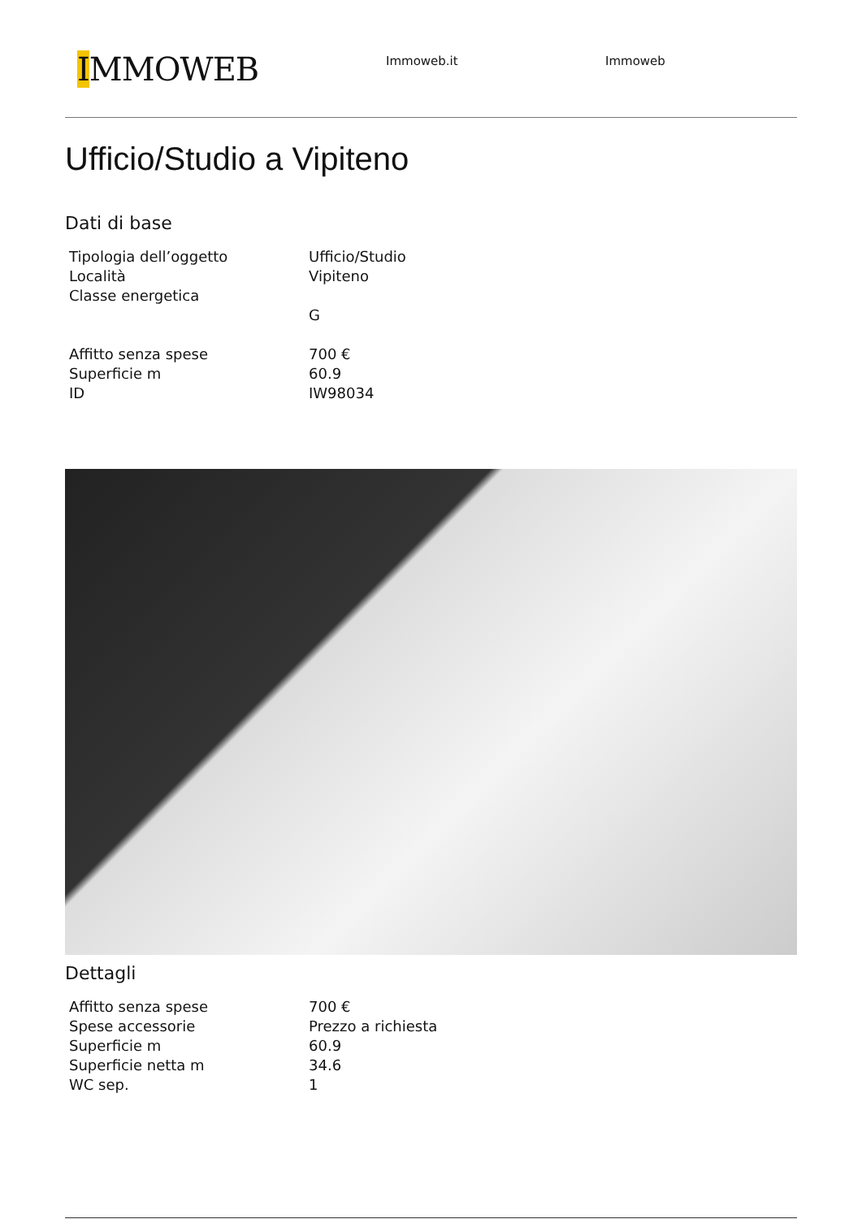IMMOWEB
Immoweb.it Immoweb
Ufficio/Studio a Vipiteno
Dati di base
| Tipologia dell’oggetto | Ufficio/Studio |
| Località | Vipiteno |
| Classe energetica | |
| | G |
| Affitto senza spese | 700 € |
| Superficie m | 60.9 |
| ID | IW98034 |
Dettagli
| Affitto senza spese | 700 € |
| Spese accessorie | Prezzo a richiesta |
| Superficie m | 60.9 |
| Superficie netta m | 34.6 |
| WC sep. | 1 |